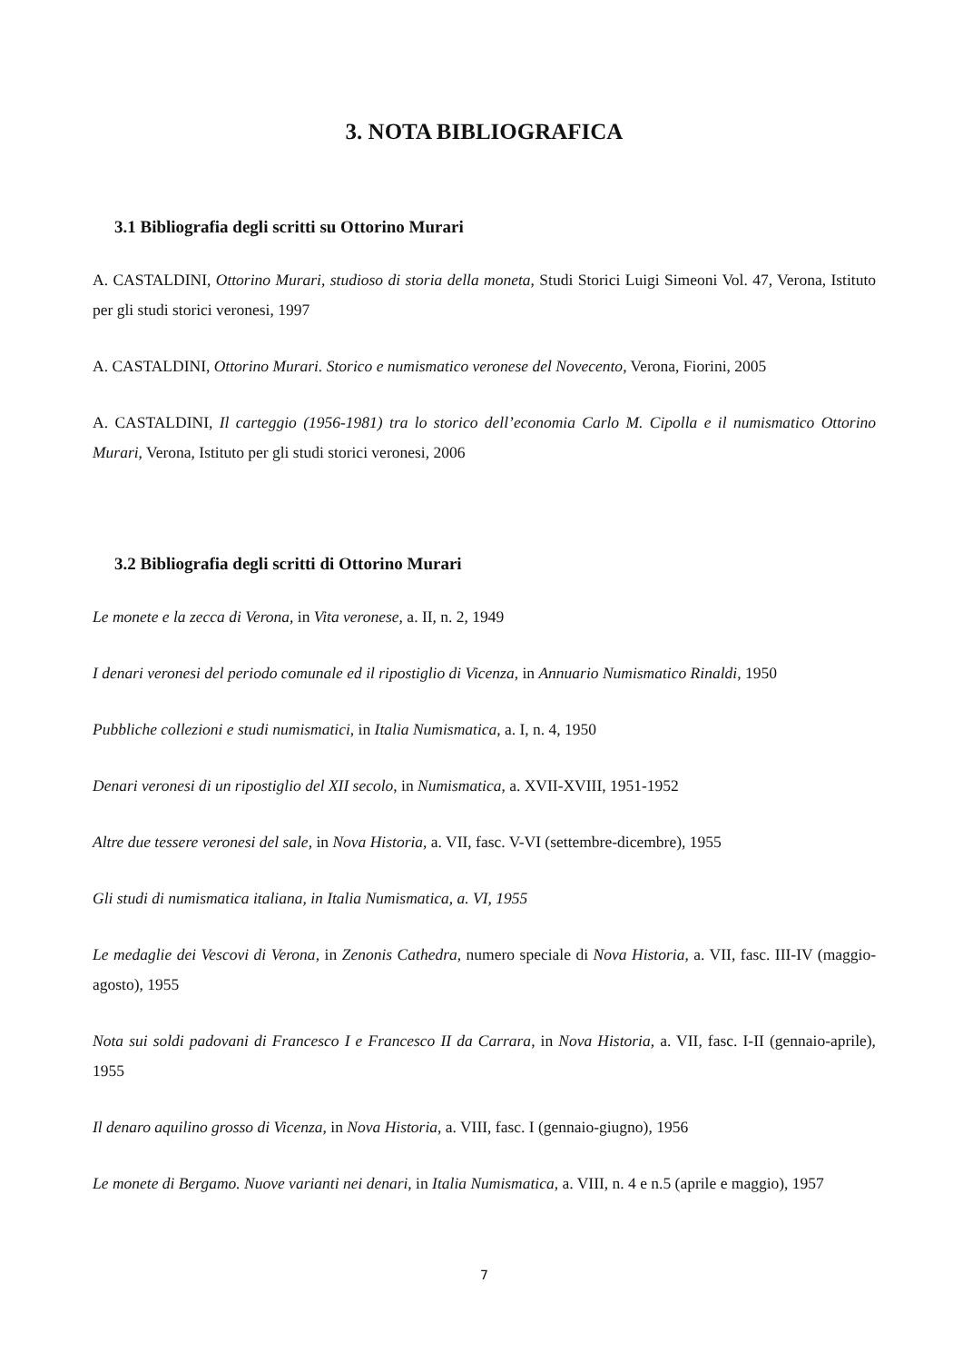3. NOTA BIBLIOGRAFICA
3.1 Bibliografia degli scritti su Ottorino Murari
A. CASTALDINI, Ottorino Murari, studioso di storia della moneta, Studi Storici Luigi Simeoni Vol. 47, Verona, Istituto per gli studi storici veronesi, 1997
A. CASTALDINI, Ottorino Murari. Storico e numismatico veronese del Novecento, Verona, Fiorini, 2005
A. CASTALDINI, Il carteggio (1956-1981) tra lo storico dell’economia Carlo M. Cipolla e il numismatico Ottorino Murari, Verona, Istituto per gli studi storici veronesi, 2006
3.2 Bibliografia degli scritti di Ottorino Murari
Le monete e la zecca di Verona, in Vita veronese, a. II, n. 2, 1949
I denari veronesi del periodo comunale ed il ripostiglio di Vicenza, in Annuario Numismatico Rinaldi, 1950
Pubbliche collezioni e studi numismatici, in Italia Numismatica, a. I, n. 4, 1950
Denari veronesi di un ripostiglio del XII secolo, in Numismatica, a. XVII-XVIII, 1951-1952
Altre due tessere veronesi del sale, in Nova Historia, a. VII, fasc. V-VI (settembre-dicembre), 1955
Gli studi di numismatica italiana, in Italia Numismatica, a. VI, 1955
Le medaglie dei Vescovi di Verona, in Zenonis Cathedra, numero speciale di Nova Historia, a. VII, fasc. III-IV (maggio-agosto), 1955
Nota sui soldi padovani di Francesco I e Francesco II da Carrara, in Nova Historia, a. VII, fasc. I-II (gennaio-aprile), 1955
Il denaro aquilino grosso di Vicenza, in Nova Historia, a. VIII, fasc. I (gennaio-giugno), 1956
Le monete di Bergamo. Nuove varianti nei denari, in Italia Numismatica, a. VIII, n. 4 e n.5 (aprile e maggio), 1957
7